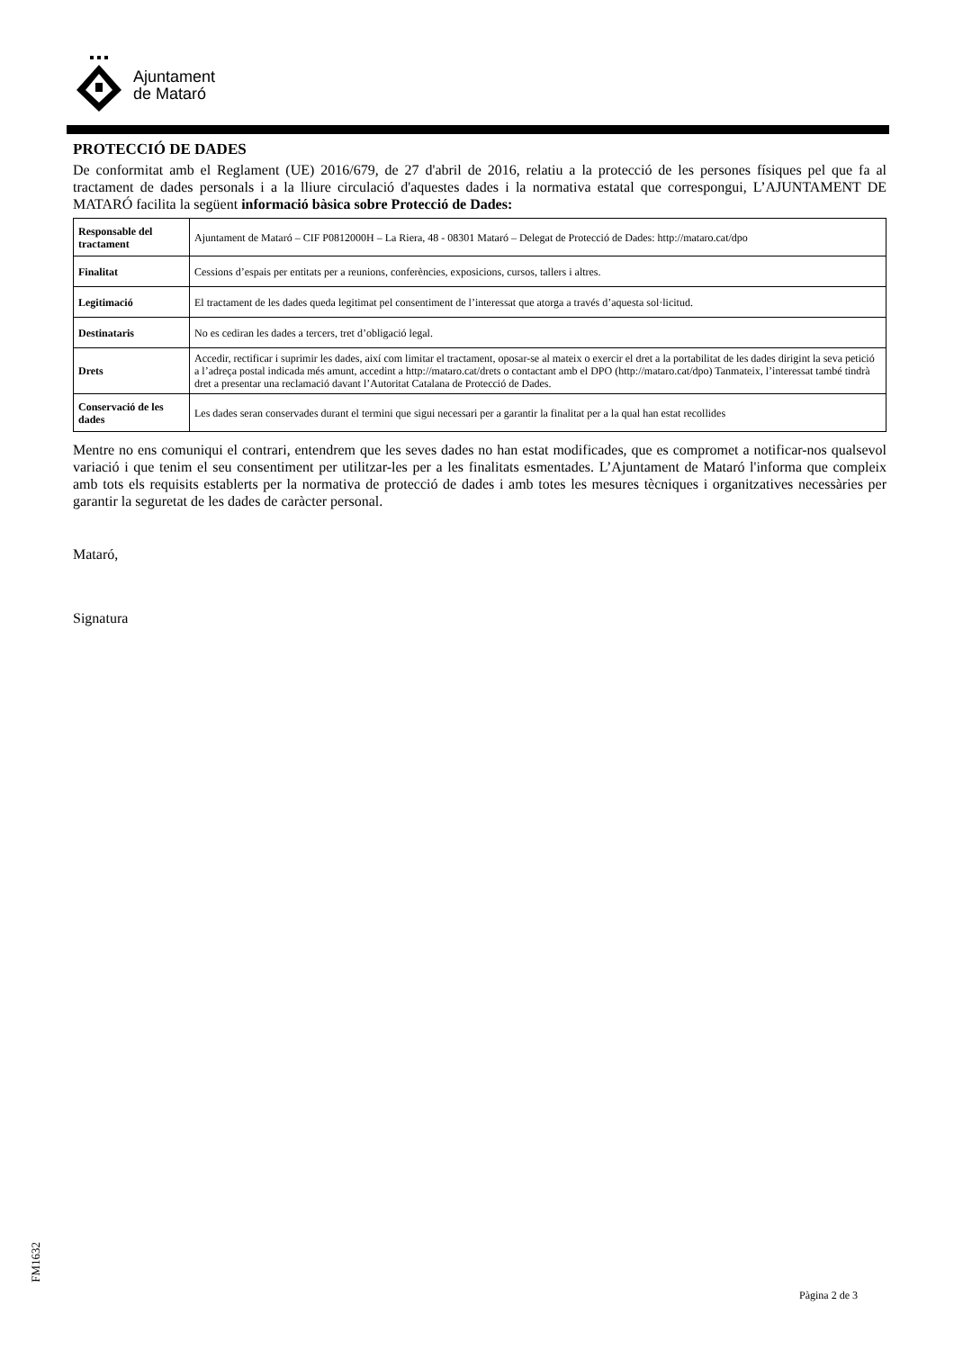Ajuntament
de Mataró
PROTECCIÓ DE DADES
De conformitat amb el Reglament (UE) 2016/679, de 27 d'abril de 2016, relatiu a la protecció de les persones físiques pel que fa al tractament de dades personals i a la lliure circulació d'aquestes dades i la normativa estatal que correspongui, L’AJUNTAMENT DE MATARÓ facilita la següent informació bàsica sobre Protecció de Dades:
| Responsable del tractament | Ajuntament de Mataró – CIF P0812000H – La Riera, 48 - 08301 Mataró – Delegat de Protecció de Dades: http://mataro.cat/dpo |
| Finalitat | Cessions d’espais per entitats per a reunions, conferències, exposicions, cursos, tallers i altres. |
| Legitimació | El tractament de les dades queda legitimat pel consentiment de l’interessat que atorga a través d’aquesta sol·licitud. |
| Destinataris | No es cediran les dades a tercers, tret d’obligació legal. |
| Drets | Accedir, rectificar i suprimir les dades, així com limitar el tractament, oposar-se al mateix o exercir el dret a la portabilitat de les dades dirigint la seva petició a l’adreça postal indicada més amunt, accedint a http://mataro.cat/drets o contactant amb el DPO (http://mataro.cat/dpo) Tanmateix, l’interessat també tindrà dret a presentar una reclamació davant l’Autoritat Catalana de Protecció de Dades. |
| Conservació de les dades | Les dades seran conservades durant el termini que sigui necessari per a garantir la finalitat per a la qual han estat recollides |
Mentre no ens comuniqui el contrari, entendrem que les seves dades no han estat modificades, que es compromet a notificar-nos qualsevol variació i que tenim el seu consentiment per utilitzar-les per a les finalitats esmentades. L’Ajuntament de Mataró l'informa que compleix amb tots els requisits establerts per la normativa de protecció de dades i amb totes les mesures tècniques i organitzatives necessàries per garantir la seguretat de les dades de caràcter personal.
Mataró,
Signatura
FM1632
Pàgina 2 de 3